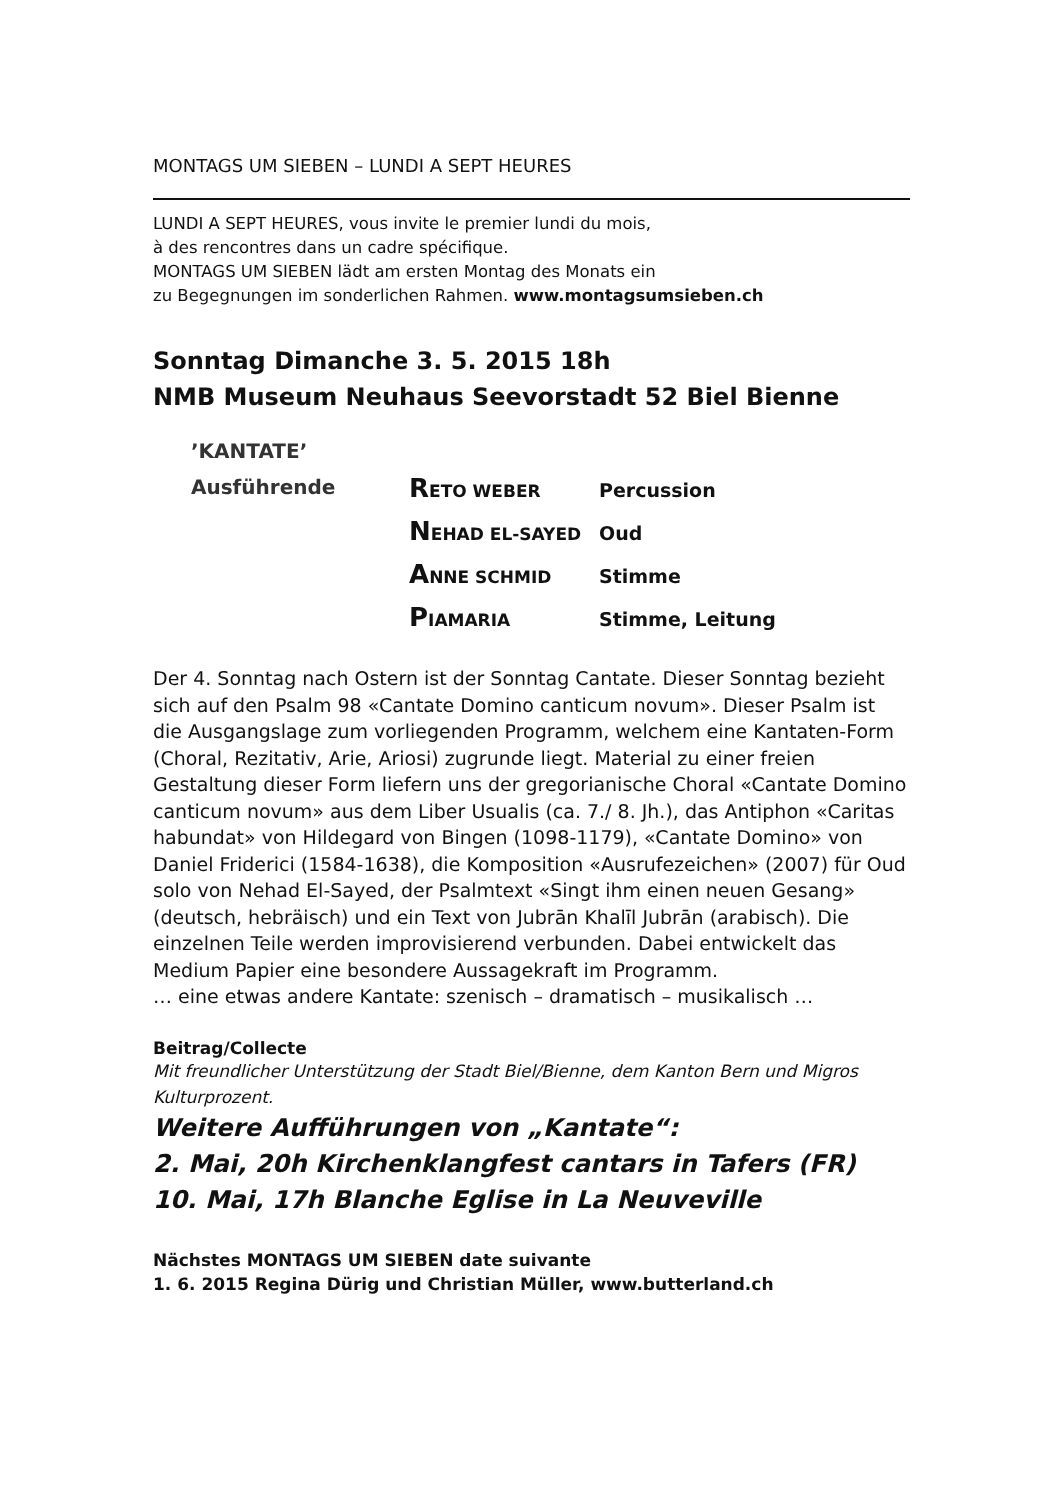MONTAGS UM SIEBEN – LUNDI A SEPT HEURES
LUNDI A SEPT HEURES, vous invite le premier lundi du mois,
à des rencontres dans un cadre spécifique.
MONTAGS UM SIEBEN lädt am ersten Montag des Monats ein
zu Begegnungen im sonderlichen Rahmen. www.montagsumsieben.ch
Sonntag Dimanche 3. 5. 2015 18h
NMB Museum Neuhaus Seevorstadt 52 Biel Bienne
’KANTATE’
Ausführende
| R ETO WEBER | Percussion |
| N EHAD EL-SAYED | Oud |
| A NNE SCHMID | Stimme |
| P IAMARIA | Stimme, Leitung |
Der 4. Sonntag nach Ostern ist der Sonntag Cantate. Dieser Sonntag bezieht sich auf den Psalm 98 «Cantate Domino canticum novum». Dieser Psalm ist die Ausgangslage zum vorliegenden Programm, welchem eine Kantaten-Form (Choral, Rezitativ, Arie, Ariosi) zugrunde liegt. Material zu einer freien Gestaltung dieser Form liefern uns der gregorianische Choral «Cantate Domino canticum novum» aus dem Liber Usualis (ca. 7./ 8. Jh.), das Antiphon «Caritas habundat» von Hildegard von Bingen (1098-1179), «Cantate Domino» von Daniel Friderici (1584-1638), die Komposition «Ausrufezeichen» (2007) für Oud solo von Nehad El-Sayed, der Psalmtext «Singt ihm einen neuen Gesang» (deutsch, hebräisch) und ein Text von Jubrān Khalīl Jubrān (arabisch). Die einzelnen Teile werden improvisierend verbunden. Dabei entwickelt das Medium Papier eine besondere Aussagekraft im Programm.
… eine etwas andere Kantate: szenisch – dramatisch – musikalisch …
Beitrag/Collecte
Mit freundlicher Unterstützung der Stadt Biel/Bienne, dem Kanton Bern und Migros Kulturprozent.
Weitere Aufführungen von „Kantate“:
2. Mai, 20h Kirchenklangfest cantars in Tafers (FR)
10. Mai, 17h Blanche Eglise in La Neuveville
Nächstes MONTAGS UM SIEBEN date suivante
1. 6. 2015 Regina Dürig und Christian Müller, www.butterland.ch